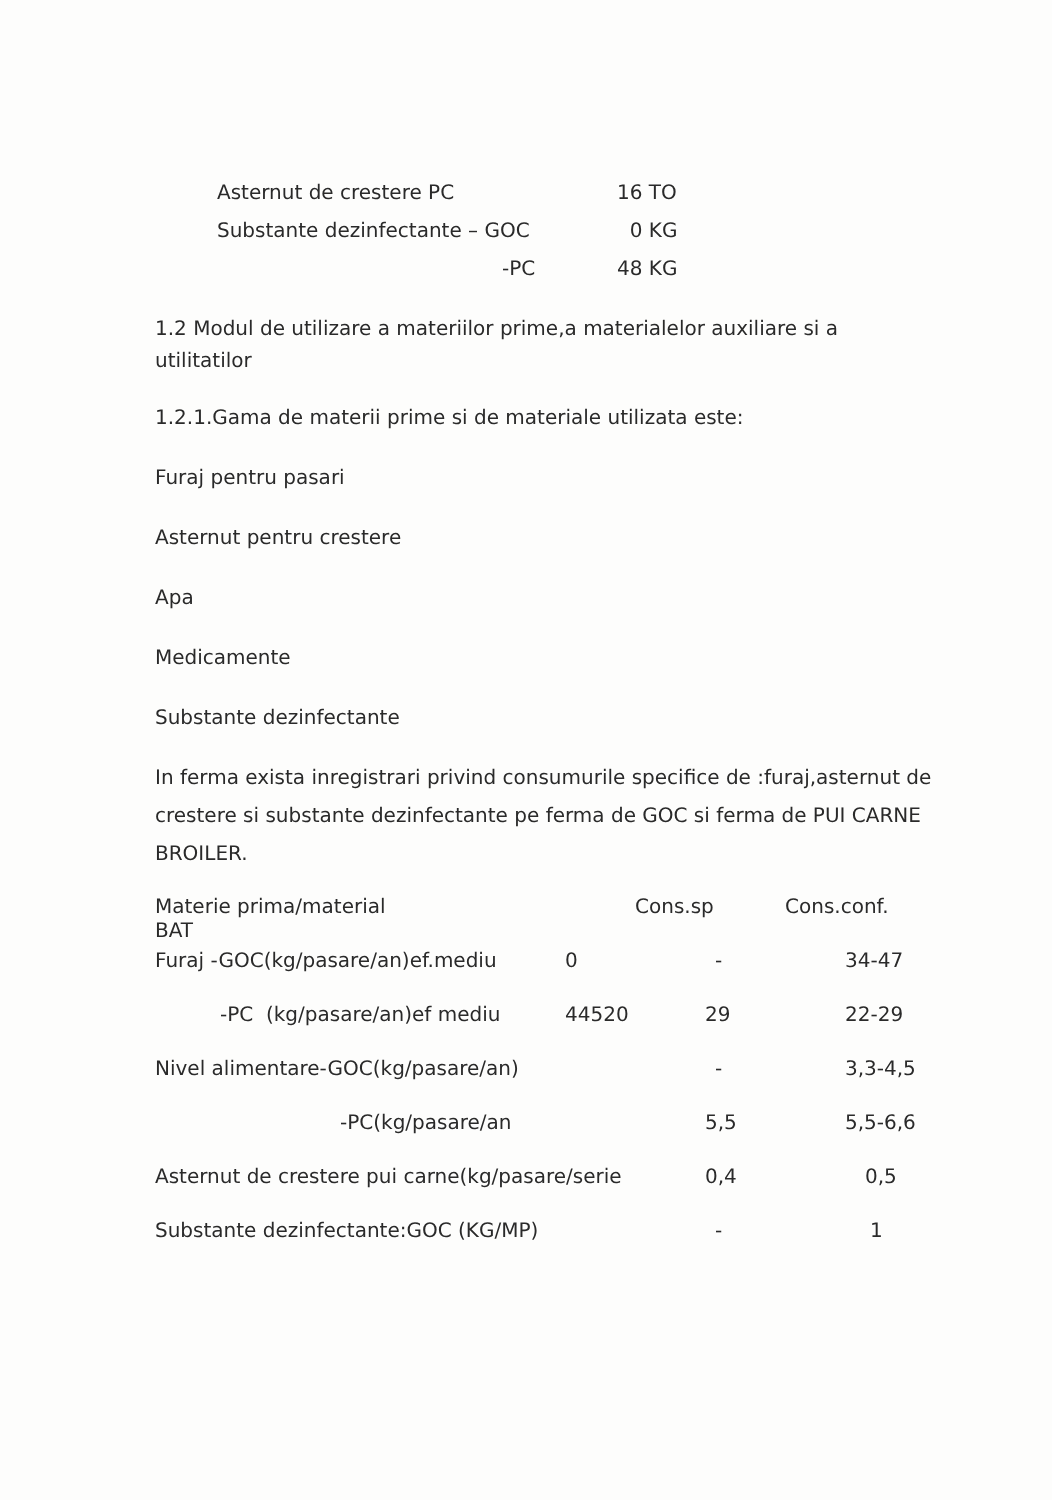| Asternut de crestere PC | 16 TO |
| Substante dezinfectante – GOC | 0 KG |
| -PC | 48 KG |
1.2 Modul de utilizare a materiilor prime,a materialelor auxiliare si a utilitatilor
1.2.1.Gama de materii prime si de materiale utilizata este:
Furaj pentru pasari
Asternut pentru crestere
Apa
Medicamente
Substante dezinfectante
In ferma exista inregistrari privind consumurile specifice de :furaj,asternut de crestere si substante dezinfectante pe ferma de GOC si ferma de PUI CARNE BROILER.
| Materie prima/material BAT | | Cons.sp | Cons.conf. |
| Furaj -GOC(kg/pasare/an)ef.mediu | 0 | - | 34-47 |
| -PC (kg/pasare/an)ef mediu | 44520 | 29 | 22-29 |
| Nivel alimentare-GOC(kg/pasare/an) | | - | 3,3-4,5 |
| -PC(kg/pasare/an | | 5,5 | 5,5-6,6 |
| Asternut de crestere pui carne(kg/pasare/serie | | 0,4 | 0,5 |
| Substante dezinfectante:GOC (KG/MP) | | - | 1 |